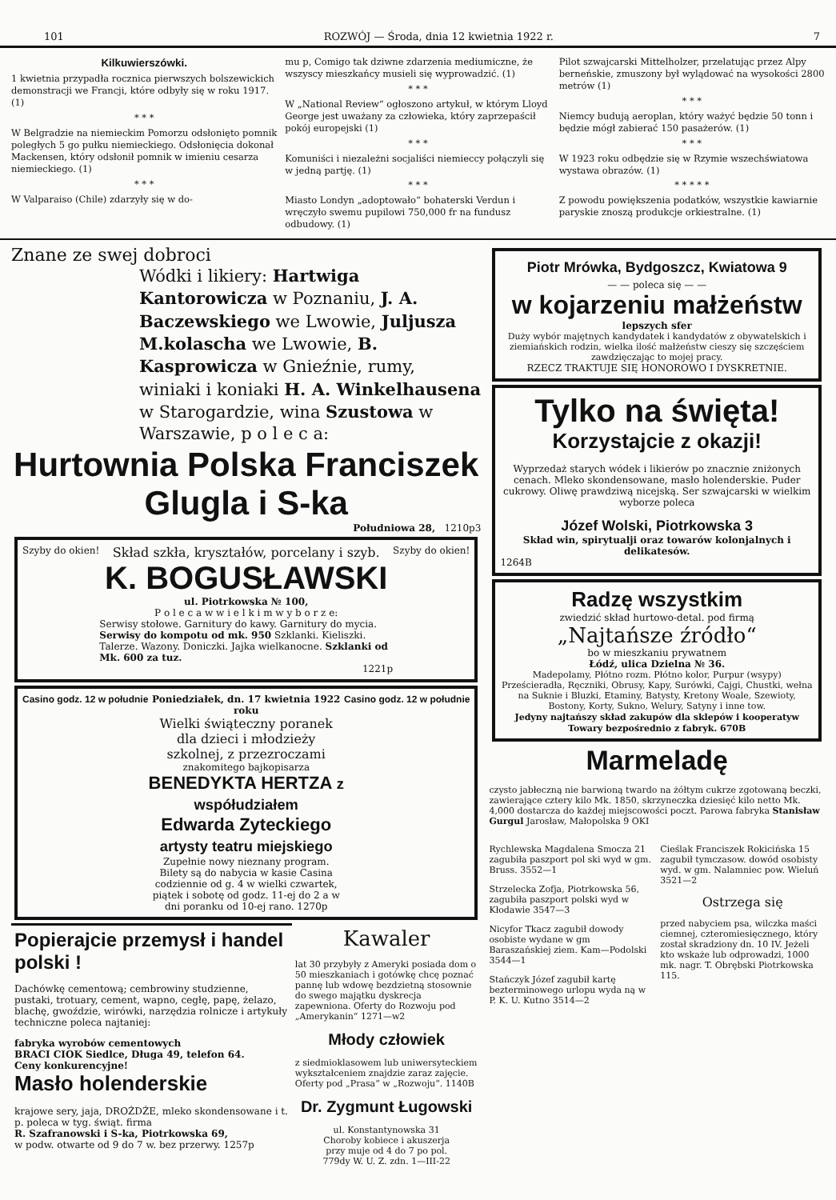101 ROZWÓJ — Środa, dnia 12 kwietnia 1922 r. 7
Kilkuwierszówki.
1 kwietnia przypadła rocznica pierwszych bolszewickich demonstracji we Francji, które odbyły się w roku 1917. (1)
* * *
W Belgradzie na niemieckim Pomorzu odsłonięto pomnik poległych 5 go pułku niemieckiego. Odsłonięcia dokonał Mackensen, który odsłonił pomnik w imieniu cesarza niemieckiego. (1)
* * *
W Valparaiso (Chile) zdarzyły się w do-
mu p, Comigo tak dziwne zdarzenia mediumiczne, że wszyscy mieszkańcy musieli się wyprowadzić. (1)
* * *
W „National Review“ ogłoszono artykuł, w którym Lloyd George jest uważany za człowieka, który zaprzepaścił pokój europejski (1)
* * *
Komuniści i niezależni socjaliści niemieccy połączyli się w jedną partję. (1)
* * *
Miasto Londyn „adoptowało“ bohaterski Verdun i wręczyło swemu pupilowi 750,000 fr na fundusz odbudowy. (1)
Pilot szwajcarski Mittelholzer, przelatując przez Alpy berneńskie, zmuszony był wylądować na wysokości 2800 metrów (1)
* * *
Niemcy budują aeroplan, który ważyć będzie 50 tonn i będzie mógł zabierać 150 pasażerów. (1)
* * *
W 1923 roku odbędzie się w Rzymie wszechświatowa wystawa obrazów. (1)
* * * * *
Z powodu powiększenia podatków, wszystkie kawiarnie paryskie znoszą produkcje orkiestralne. (1)
Znane ze swej dobroci
Wódki i likiery: Hartwiga Kantorowicza w Poznaniu, J. A. Baczewskiego we Lwowie, Juljusza M.kolascha we Lwowie, B. Kasprowicza w Gnieźnie, rumy, winiaki i koniaki H. A. Winkelhausena w Starogardzie, wina Szustowa w Warszawie, p o l e c a:
Hurtownia Polska Franciszek Glugla i S-ka
Południowa 28, 1210p3
Szyby do okien!
Skład szkła, kryształów, porcelany i szyb.
K. BOGUSŁAWSKI
ul. Piotrkowska № 100,
P o l e c a w w i e l k i m w y b o r z e:
Serwisy stołowe. Garnitury do kawy. Garnitury do mycia. Serwisy do kompotu od mk. 950 Szklanki. Kieliszki. Talerze. Wazony. Doniczki. Jajka wielkanocne. Szklanki od Mk. 600 za tuz.
1221p
Szyby do okien!
Casino godz. 12 w południe Poniedziałek, dn. 17 kwietnia 1922 roku
Wielki świąteczny poranek dla dzieci i młodzieży szkolnej, z przezroczami
znakomitego bajkopisarza
BENEDYKTA HERTZA z współudziałem
Edwarda Zyteckiego artysty teatru miejskiego
Zupełnie nowy nieznany program.
Bilety są do nabycia w kasie Casina codziennie od g. 4 w wielki czwartek, piątek i sobotę od godz. 11-ej do 2 a w dni poranku od 10-ej rano. 1270p
Casino godz. 12 w południe
Popierajcie przemysł i handel polski !
Dachówkę cementową; cembrowiny studzienne, pustaki, trotuary, cement, wapno, cegłę, papę, żelazo, blachę, gwoździe, wirówki, narzędzia rolnicze i artykuły techniczne poleca najtaniej:
fabryka wyrobów cementowych
BRACI CIOK Siedlce, Długa 49, telefon 64.
Ceny konkurencyjne!
Masło holenderskie
krajowe sery, jaja, DROŻDŻE, mleko skondensowane i t. p. poleca w tyg. świąt. firma
R. Szafranowski i S-ka, Piotrkowska 69,
w podw. otwarte od 9 do 7 w. bez przerwy. 1257p
Kawaler
lat 30 przybyły z Ameryki posiada dom o 50 mieszkaniach i gotówkę chcę poznać pannę lub wdowę bezdzietną stosownie do swego majątku dyskrecja zapewniona. Oferty do Rozwoju pod „Amerykanin“ 1271—w2
Młody człowiek
z siedmioklasowem lub uniwersyteckiem wykształceniem znajdzie zaraz zajęcie. Oferty pod „Prasa“ w „Rozwoju“. 1140B
Dr. Zygmunt Ługowski
ul. Konstantynowska 31
Choroby kobiece i akuszerja
przy muje od 4 do 7 po pol.
779dy W. U. Z. zdn. 1—III-22
Piotr Mrówka, Bydgoszcz, Kwiatowa 9
— — poleca się — —
w kojarzeniu małżeństw
lepszych sfer
Duży wybór majętnych kandydatek i kandydatów z obywatelskich i ziemiańskich rodzin, wielka ilość małżeństw cieszy się szczęściem zawdzięczając to mojej pracy.
RZECZ TRAKTUJE SIĘ HONOROWO I DYSKRETNIE.
Tylko na święta!
Korzystajcie z okazji!
Wyprzedaż starych wódek i likierów po znacznie zniżonych cenach. Mleko skondensowane, masło holenderskie. Puder cukrowy. Oliwę prawdziwą nicejską. Ser szwajcarski w wielkim wyborze poleca
Józef Wolski, Piotrkowska 3
Skład win, spirytualji oraz towarów kolonjalnych i delikatesów.
1264B
Radzę wszystkim
zwiedzić skład hurtowo-detal. pod firmą
„Najtańsze źródło“
bo w mieszkaniu prywatnem
Łódź, ulica Dzielna № 36.
Madepolamy, Płótno rozm. Płótno kolor, Purpur (wsypy) Prześcieradła, Ręczniki, Obrusy, Kapy, Surówki, Cajgi, Chustki, wełna na Suknie i Bluzki, Etaminy, Batysty, Kretony Woale, Szewioty, Bostony, Korty, Sukno, Welury, Satyny i inne tow.
Jedyny najtańszy skład zakupów dla sklepów i kooperatyw Towary bezpośrednio z fabryk. 670B
Marmeladę
czysto jabłeczną nie barwioną twardo na żółtym cukrze zgotowaną beczki, zawierające cztery kilo Mk. 1850, skrzyneczka dziesięć kilo netto Mk. 4,000 dostarcza do każdej miejscowości poczt. Parowa fabryka Stanisław Gurgul Jarosław, Małopolska 9 OKI
Rychlewska Magdalena Smocza 21 zagubiła paszport pol ski wyd w gm. Bruss. 3552—1
Strzelecka Zofja, Piotrkowska 56, zagubiła paszport polski wyd w Kłodawie 3547—3
Nicyfor Tkacz zagubił dowody osobiste wydane w gm Baraszańskiej ziem. Kam—Podolski 3544—1
Stańczyk Józef zagubił kartę bezterminowego urlopu wyda ną w P. K. U. Kutno 3514—2
Cieślak Franciszek Rokicińska 15 zagubił tymczasow. dowód osobisty wyd. w gm. Nalamniec pow. Wieluń 3521—2
Ostrzega się
przed nabyciem psa, wilczka maści ciemnej, czteromiesięcznego, który został skradziony dn. 10 IV. Jeżeli kto wskaże lub odprowadzi, 1000 mk. nagr. T. Obrębski Piotrkowska 115.